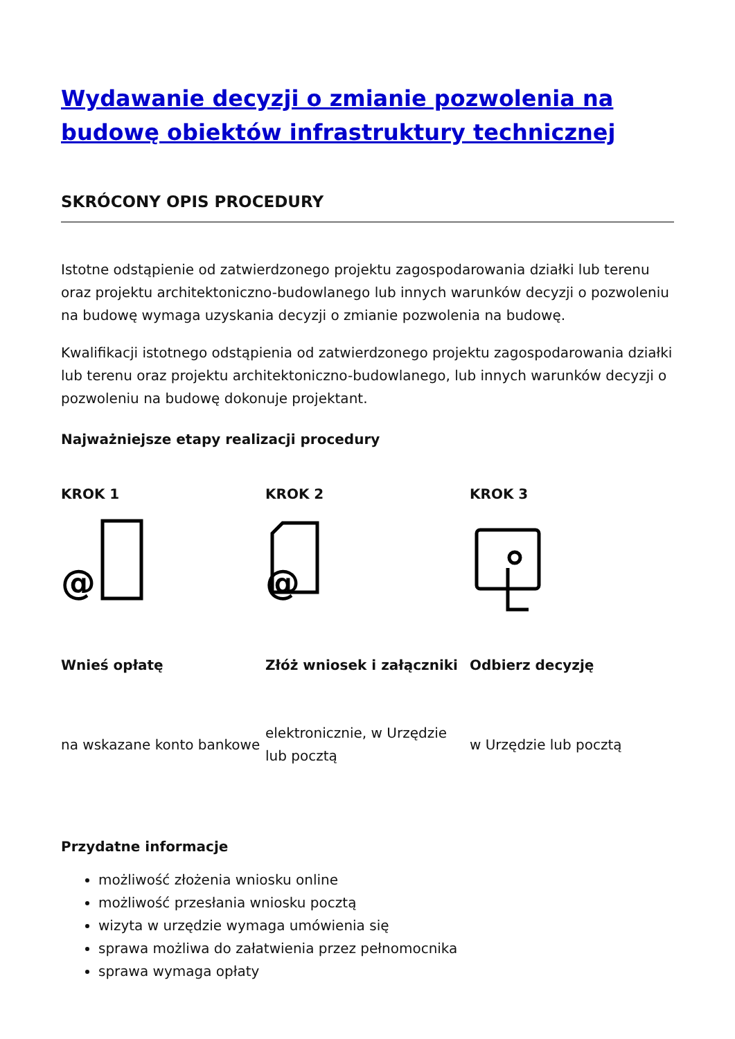Wydawanie decyzji o zmianie pozwolenia na budowę obiektów infrastruktury technicznej
SKRÓCONY OPIS PROCEDURY
Istotne odstąpienie od zatwierdzonego projektu zagospodarowania działki lub terenu oraz projektu architektoniczno-budowlanego lub innych warunków decyzji o pozwoleniu na budowę wymaga uzyskania decyzji o zmianie pozwolenia na budowę.
Kwalifikacji istotnego odstąpienia od zatwierdzonego projektu zagospodarowania działki lub terenu oraz projektu architektoniczno-budowlanego, lub innych warunków decyzji o pozwoleniu na budowę dokonuje projektant.
Najważniejsze etapy realizacji procedury
KROK 1
@
Wnieś opłatę
na wskazane konto bankowe
KROK 2
@
Złóż wniosek i załączniki
elektronicznie, w Urzędzie lub pocztą
KROK 3
Odbierz decyzję
w Urzędzie lub pocztą
Przydatne informacje
możliwość złożenia wniosku online
możliwość przesłania wniosku pocztą
wizyta w urzędzie wymaga umówienia się
sprawa możliwa do załatwienia przez pełnomocnika
sprawa wymaga opłaty